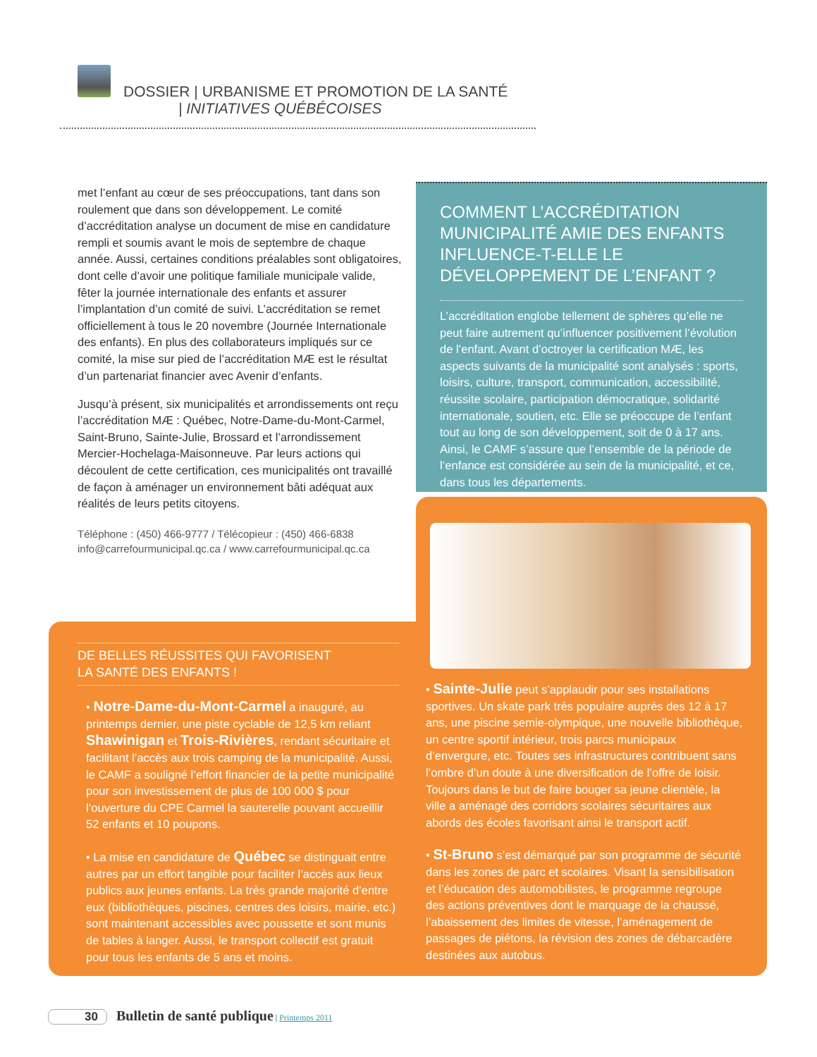DOSSIER | URBANISME ET PROMOTION DE LA SANTÉ
| INITIATIVES QUÉBÉCOISES
met l’enfant au cœur de ses préoccupations, tant dans son roulement que dans son développement. Le comité d’accréditation analyse un document de mise en candidature rempli et soumis avant le mois de septembre de chaque année. Aussi, certaines conditions préalables sont obligatoires, dont celle d’avoir une politique familiale municipale valide, fêter la journée internationale des enfants et assurer l’implantation d’un comité de suivi. L’accréditation se remet officiellement à tous le 20 novembre (Journée Internationale des enfants). En plus des collaborateurs impliqués sur ce comité, la mise sur pied de l’accréditation MÆ est le résultat d’un partenariat financier avec Avenir d’enfants.
Jusqu’à présent, six municipalités et arrondissements ont reçu l’accréditation MÆ : Québec, Notre-Dame-du-Mont-Carmel, Saint-Bruno, Sainte-Julie, Brossard et l’arrondissement Mercier-Hochelaga-Maisonneuve. Par leurs actions qui découlent de cette certification, ces municipalités ont travaillé de façon à aménager un environnement bâti adéquat aux réalités de leurs petits citoyens.
Téléphone : (450) 466-9777 / Télécopieur : (450) 466-6838
info@carrefourmunicipal.qc.ca / www.carrefourmunicipal.qc.ca
COMMENT L’ACCRÉDITATION MUNICIPALITÉ AMIE DES ENFANTS INFLUENCE-T-ELLE LE DÉVELOPPEMENT DE L’ENFANT ?
L’accréditation englobe tellement de sphères qu’elle ne peut faire autrement qu’influencer positivement l’évolution de l’enfant. Avant d’octroyer la certification MÆ, les aspects suivants de la municipalité sont analysés : sports, loisirs, culture, transport, communication, accessibilité, réussite scolaire, participation démocratique, solidarité internationale, soutien, etc. Elle se préoccupe de l’enfant tout au long de son développement, soit de 0 à 17 ans. Ainsi, le CAMF s’assure que l’ensemble de la période de l’enfance est considérée au sein de la municipalité, et ce, dans tous les départements.
DE BELLES RÉUSSITES QUI FAVORISENT
LA SANTÉ DES ENFANTS !
• Notre-Dame-du-Mont-Carmel a inauguré, au printemps dernier, une piste cyclable de 12,5 km reliant Shawinigan et Trois-Rivières, rendant sécuritaire et facilitant l’accès aux trois camping de la municipalité. Aussi, le CAMF a souligné l’effort financier de la petite municipalité pour son investissement de plus de 100 000 $ pour l’ouverture du CPE Carmel la sauterelle pouvant accueillir 52 enfants et 10 poupons.
• La mise en candidature de Québec se distinguait entre autres par un effort tangible pour faciliter l’accès aux lieux publics aux jeunes enfants. La très grande majorité d’entre eux (bibliothèques, piscines, centres des loisirs, mairie, etc.) sont maintenant accessibles avec poussette et sont munis de tables à langer. Aussi, le transport collectif est gratuit pour tous les enfants de 5 ans et moins.
• Sainte-Julie peut s’applaudir pour ses installations sportives. Un skate park très populaire auprès des 12 à 17 ans, une piscine semie-olympique, une nouvelle bibliothèque, un centre sportif intérieur, trois parcs municipaux d’envergure, etc. Toutes ses infrastructures contribuent sans l’ombre d’un doute à une diversification de l’offre de loisir. Toujours dans le but de faire bouger sa jeune clientèle, la ville a aménagé des corridors scolaires sécuritaires aux abords des écoles favorisant ainsi le transport actif.
• St-Bruno s’est démarqué par son programme de sécurité dans les zones de parc et scolaires. Visant la sensibilisation et l’éducation des automobilistes, le programme regroupe des actions préventives dont le marquage de la chaussé, l’abaissement des limites de vitesse, l’aménagement de passages de piétons, la révision des zones de débarcadère destinées aux autobus.
30 Bulletin de santé publique | Printemps 2011